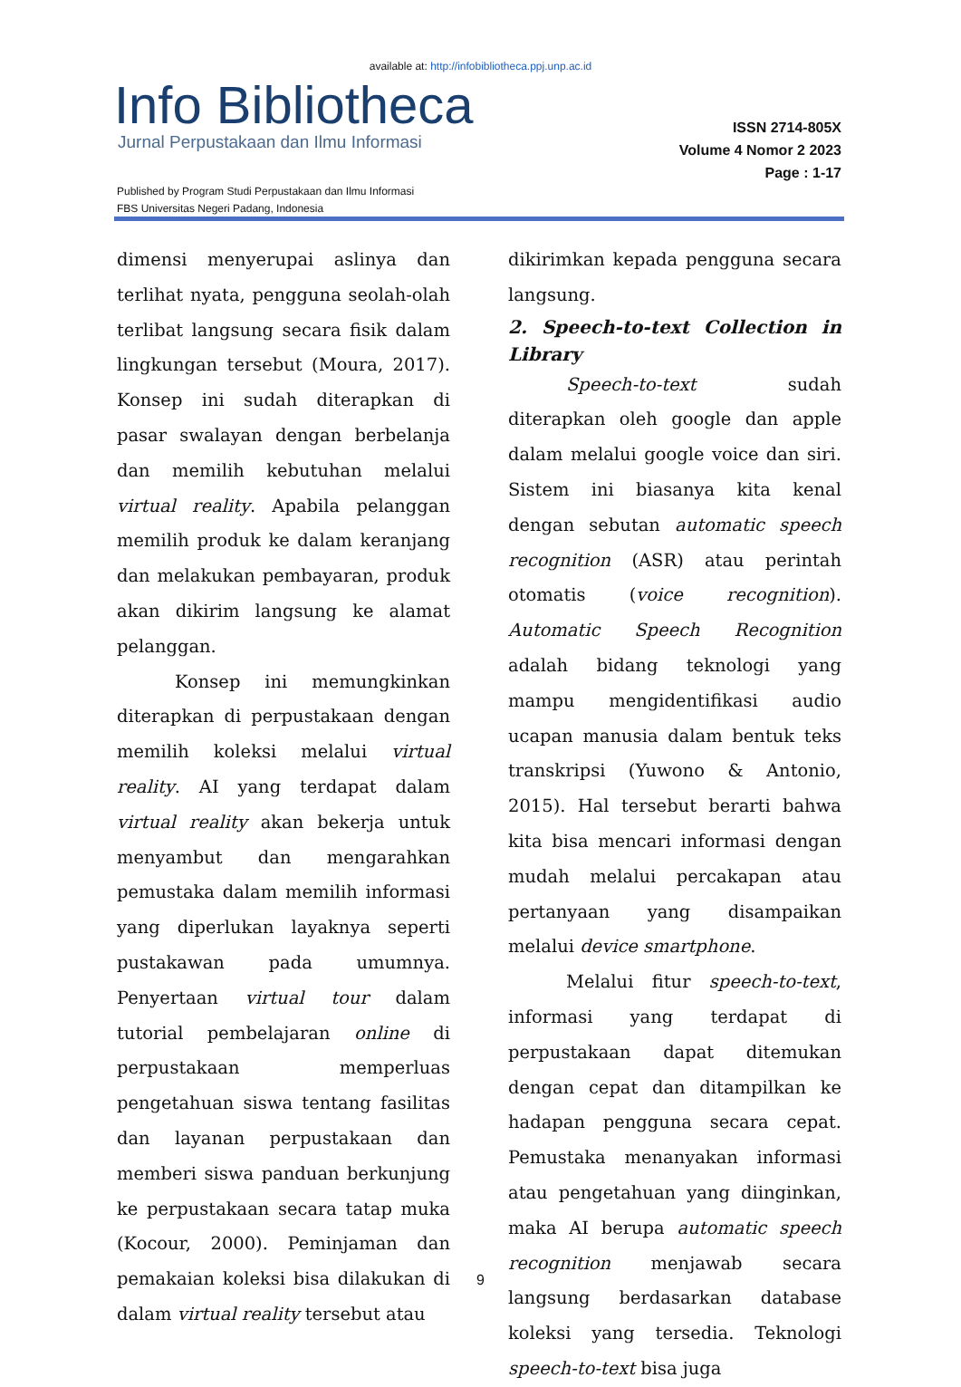available at: http://infobibliotheca.ppj.unp.ac.id
Info Bibliotheca
Jurnal Perpustakaan dan Ilmu Informasi
ISSN 2714-805X
Volume 4 Nomor 2 2023
Page : 1-17
Published by Program Studi Perpustakaan dan Ilmu Informasi
FBS Universitas Negeri Padang, Indonesia
dimensi menyerupai aslinya dan terlihat nyata, pengguna seolah-olah terlibat langsung secara fisik dalam lingkungan tersebut (Moura, 2017). Konsep ini sudah diterapkan di pasar swalayan dengan berbelanja dan memilih kebutuhan melalui virtual reality. Apabila pelanggan memilih produk ke dalam keranjang dan melakukan pembayaran, produk akan dikirim langsung ke alamat pelanggan.
Konsep ini memungkinkan diterapkan di perpustakaan dengan memilih koleksi melalui virtual reality. AI yang terdapat dalam virtual reality akan bekerja untuk menyambut dan mengarahkan pemustaka dalam memilih informasi yang diperlukan layaknya seperti pustakawan pada umumnya. Penyertaan virtual tour dalam tutorial pembelajaran online di perpustakaan memperluas pengetahuan siswa tentang fasilitas dan layanan perpustakaan dan memberi siswa panduan berkunjung ke perpustakaan secara tatap muka (Kocour, 2000). Peminjaman dan pemakaian koleksi bisa dilakukan di dalam virtual reality tersebut atau
dikirimkan kepada pengguna secara langsung.
2. Speech-to-text Collection in Library
Speech-to-text sudah diterapkan oleh google dan apple dalam melalui google voice dan siri. Sistem ini biasanya kita kenal dengan sebutan automatic speech recognition (ASR) atau perintah otomatis (voice recognition). Automatic Speech Recognition adalah bidang teknologi yang mampu mengidentifikasi audio ucapan manusia dalam bentuk teks transkripsi (Yuwono & Antonio, 2015). Hal tersebut berarti bahwa kita bisa mencari informasi dengan mudah melalui percakapan atau pertanyaan yang disampaikan melalui device smartphone.
Melalui fitur speech-to-text, informasi yang terdapat di perpustakaan dapat ditemukan dengan cepat dan ditampilkan ke hadapan pengguna secara cepat. Pemustaka menanyakan informasi atau pengetahuan yang diinginkan, maka AI berupa automatic speech recognition menjawab secara langsung berdasarkan database koleksi yang tersedia. Teknologi speech-to-text bisa juga
9